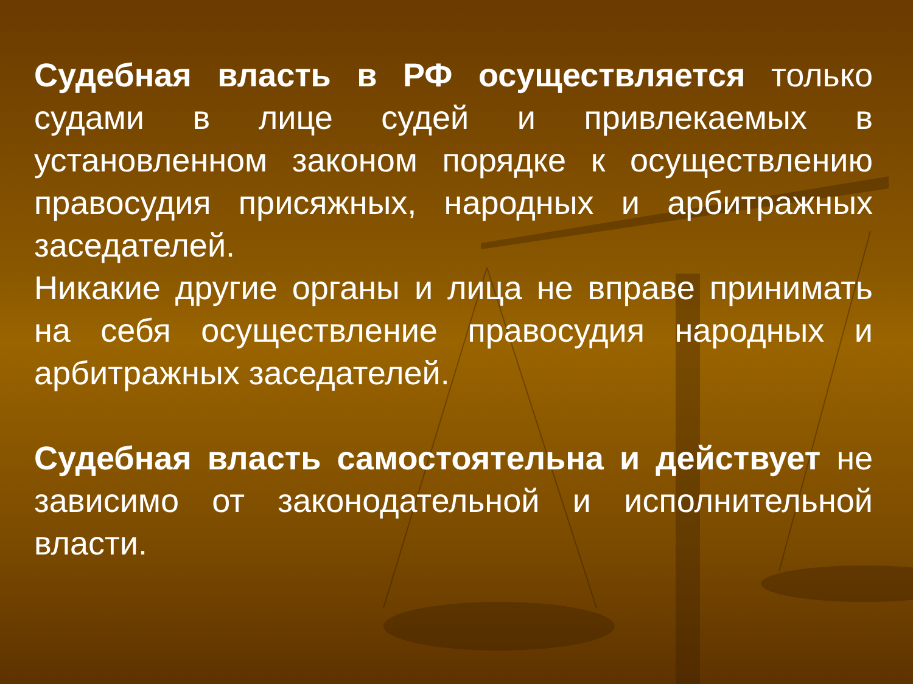Судебная власть в РФ осуществляется только судами в лице судей и привлекаемых в установленном законом порядке к осуществлению правосудия присяжных, народных и арбитражных заседателей.
Никакие другие органы и лица не вправе принимать на себя осуществление правосудия народных и арбитражных заседателей.
Судебная власть самостоятельна и действует не зависимо от законодательной и исполнительной власти.